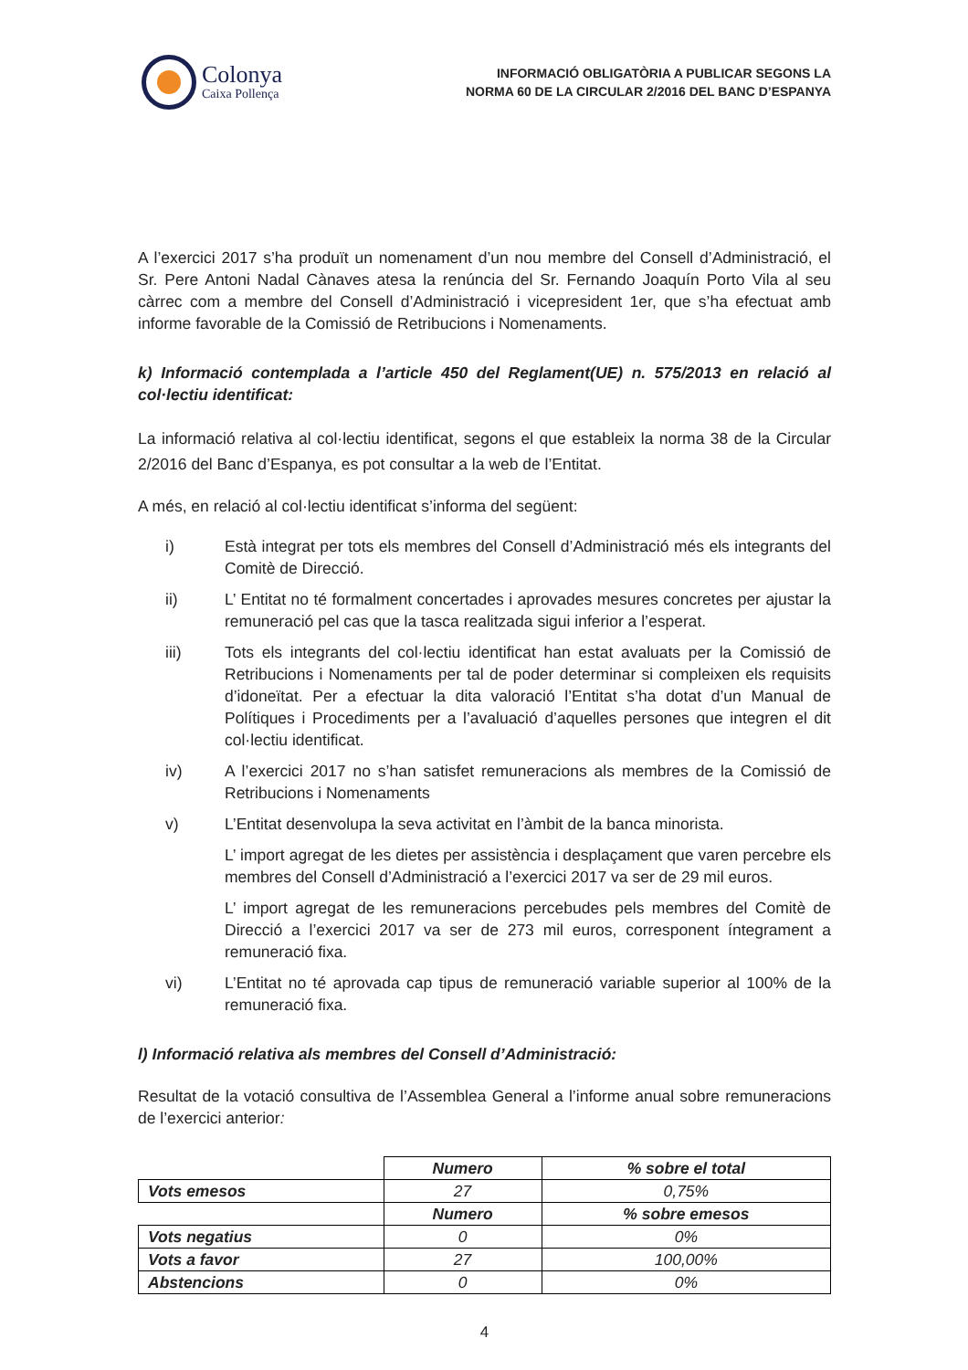Colonya
Caixa Pollença
INFORMACIÓ OBLIGATÒRIA A PUBLICAR SEGONS LA
NORMA 60 DE LA CIRCULAR 2/2016 DEL BANC D’ESPANYA
A l’exercici 2017 s’ha produït un nomenament d’un nou membre del Consell d’Administració, el Sr. Pere Antoni Nadal Cànaves atesa la renúncia del Sr. Fernando Joaquín Porto Vila al seu càrrec com a membre del Consell d’Administració i vicepresident 1er, que s’ha efectuat amb informe favorable de la Comissió de Retribucions i Nomenaments.
k) Informació contemplada a l’article 450 del Reglament(UE) n. 575/2013 en relació al col·lectiu identificat:
La informació relativa al col·lectiu identificat, segons el que estableix la norma 38 de la Circular 2/2016 del Banc d’Espanya, es pot consultar a la web de l’Entitat.
A més, en relació al col·lectiu identificat s’informa del següent:
i) Està integrat per tots els membres del Consell d’Administració més els integrants del Comitè de Direcció.
ii) L’ Entitat no té formalment concertades i aprovades mesures concretes per ajustar la remuneració pel cas que la tasca realitzada sigui inferior a l’esperat.
iii) Tots els integrants del col·lectiu identificat han estat avaluats per la Comissió de Retribucions i Nomenaments per tal de poder determinar si compleixen els requisits d’idoneïtat. Per a efectuar la dita valoració l’Entitat s’ha dotat d’un Manual de Polítiques i Procediments per a l’avaluació d’aquelles persones que integren el dit col·lectiu identificat.
iv) A l’exercici 2017 no s’han satisfet remuneracions als membres de la Comissió de Retribucions i Nomenaments
v) L’Entitat desenvolupa la seva activitat en l’àmbit de la banca minorista.
L’ import agregat de les dietes per assistència i desplaçament que varen percebre els membres del Consell d’Administració a l’exercici 2017 va ser de 29 mil euros.
L’ import agregat de les remuneracions percebudes pels membres del Comitè de Direcció a l’exercici 2017 va ser de 273 mil euros, corresponent íntegrament a remuneració fixa.
vi) L’Entitat no té aprovada cap tipus de remuneració variable superior al 100% de la remuneració fixa.
l) Informació relativa als membres del Consell d’Administració:
Resultat de la votació consultiva de l’Assemblea General a l’informe anual sobre remuneracions de l’exercici anterior:
| | Numero | % sobre el total |
| Vots emesos | 27 | 0,75% |
| | Numero | % sobre emesos |
| Vots negatius | 0 | 0% |
| Vots a favor | 27 | 100,00% |
| Abstencions | 0 | 0% |
4